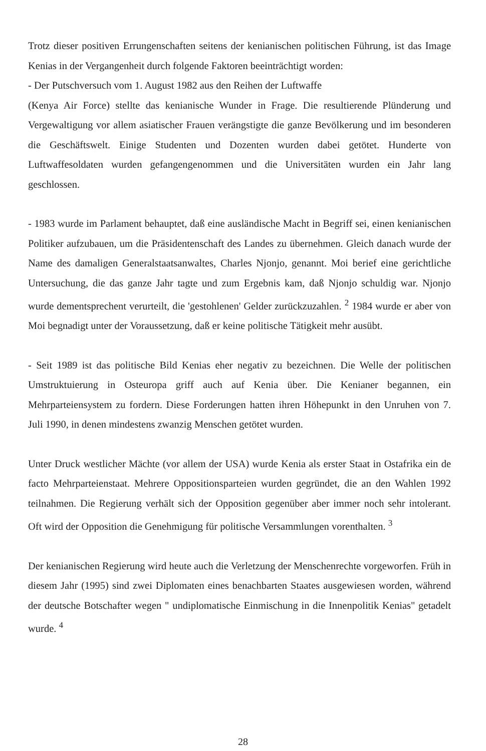Trotz dieser positiven Errungenschaften seitens der kenianischen politischen Führung, ist das Image Kenias in der Vergangenheit durch folgende Faktoren beeinträchtigt worden:
- Der Putschversuch vom 1. August 1982 aus den Reihen der Luftwaffe
(Kenya Air Force) stellte das kenianische Wunder in Frage. Die resultierende Plünderung und Vergewaltigung vor allem asiatischer Frauen verängstigte die ganze Bevölkerung und im besonderen die Geschäftswelt. Einige Studenten und Dozenten wurden dabei getötet. Hunderte von Luftwaffesoldaten wurden gefangengenommen und die Universitäten wurden ein Jahr lang geschlossen.
- 1983 wurde im Parlament behauptet, daß eine ausländische Macht in Begriff sei, einen kenianischen Politiker aufzubauen, um die Präsidentenschaft des Landes zu übernehmen. Gleich danach wurde der Name des damaligen Generalstaatsanwaltes, Charles Njonjo, genannt. Moi berief eine gerichtliche Untersuchung, die das ganze Jahr tagte und zum Ergebnis kam, daß Njonjo schuldig war. Njonjo wurde dementsprechent verurteilt, die 'gestohlenen' Gelder zurückzuzahlen. <sup>2</sup> 1984 wurde er aber von Moi begnadigt unter der Voraussetzung, daß er keine politische Tätigkeit mehr ausübt.
- Seit 1989 ist das politische Bild Kenias eher negativ zu bezeichnen. Die Welle der politischen Umstruktuierung in Osteuropa griff auch auf Kenia über. Die Kenianer begannen, ein Mehrparteiensystem zu fordern. Diese Forderungen hatten ihren Höhepunkt in den Unruhen von 7. Juli 1990, in denen mindestens zwanzig Menschen getötet wurden.
Unter Druck westlicher Mächte (vor allem der USA) wurde Kenia als erster Staat in Ostafrika ein de facto Mehrparteienstaat. Mehrere Oppositionsparteien wurden gegründet, die an den Wahlen 1992 teilnahmen. Die Regierung verhält sich der Opposition gegenüber aber immer noch sehr intolerant. Oft wird der Opposition die Genehmigung für politische Versammlungen vorenthalten. <sup>3</sup>
Der kenianischen Regierung wird heute auch die Verletzung der Menschenrechte vorgeworfen. Früh in diesem Jahr (1995) sind zwei Diplomaten eines benachbarten Staates ausgewiesen worden, während der deutsche Botschafter wegen " undiplomatische Einmischung in die Innenpolitik Kenias" getadelt wurde. <sup>4</sup>
28